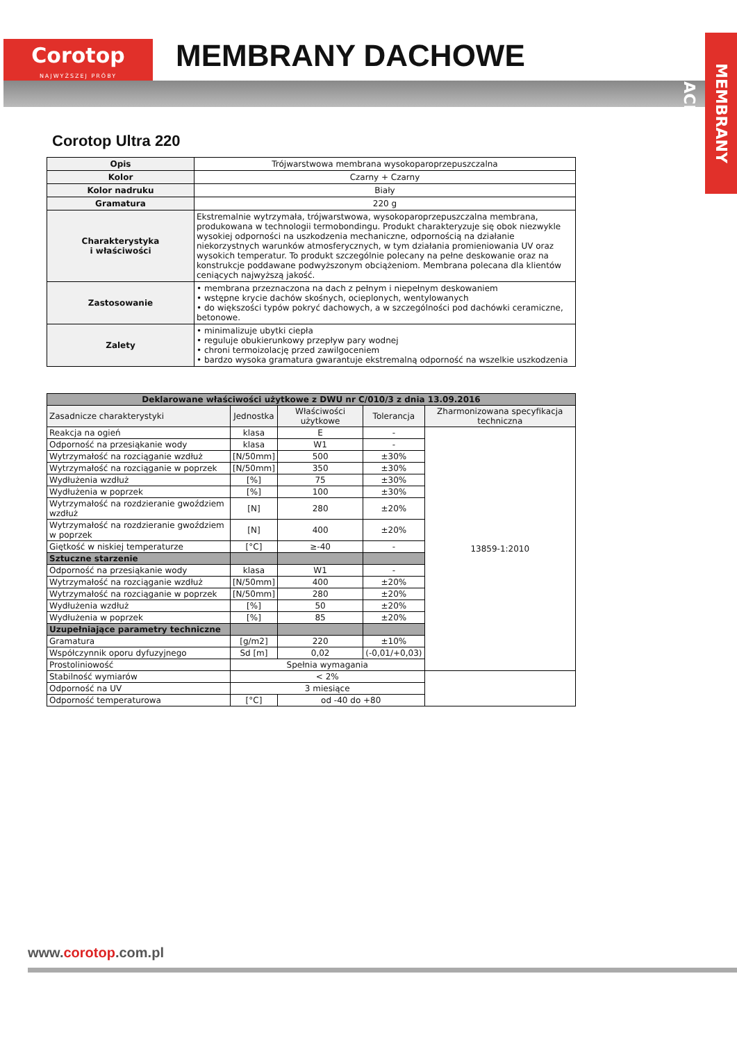Corotop
NAJWYŻSZEJ PRÓBY
MEMBRANY DACHOWE
MEMBRANY DACHOWE
Corotop Ultra 220
| Opis | Trójwarstwowa membrana wysokoparoprzepuszczalna |
| Kolor | Czarny + Czarny |
| Kolor nadruku | Biały |
| Gramatura | 220 g |
| Charakterystyka i właściwości | Ekstremalnie wytrzymała, trójwarstwowa, wysokoparoprzepuszczalna membrana, produkowana w technologii termobondingu. Produkt charakteryzuje się obok niezwykle wysokiej odporności na uszkodzenia mechaniczne, odpornością na działanie niekorzystnych warunków atmosferycznych, w tym działania promieniowania UV oraz wysokich temperatur. To produkt szczególnie polecany na pełne deskowanie oraz na konstrukcje poddawane podwyższonym obciążeniom. Membrana polecana dla klientów ceniących najwyższą jakość. |
| Zastosowanie | • membrana przeznaczona na dach z pełnym i niepełnym deskowaniem • wstępne krycie dachów skośnych, ocieplonych, wentylowanych • do większości typów pokryć dachowych, a w szczególności pod dachówki ceramiczne, betonowe. |
| Zalety | • minimalizuje ubytki ciepła • reguluje obukierunkowy przepływ pary wodnej • chroni termoizolację przed zawilgoceniem • bardzo wysoka gramatura gwarantuje ekstremalną odporność na wszelkie uszkodzenia |
| Deklarowane właściwości użytkowe z DWU nr C/010/3 z dnia 13.09.2016 | | | | |
| Zasadnicze charakterystyki | Jednostka | Właściwości użytkowe | Tolerancja | Zharmonizowana specyfikacja techniczna |
| Reakcja na ogień | klasa | E | - | 13859-1:2010 |
| Odporność na przesiąkanie wody | klasa | W1 | - | |
| Wytrzymałość na rozciąganie wzdłuż | [N/50mm] | 500 | ±30% | |
| Wytrzymałość na rozciąganie w poprzek | [N/50mm] | 350 | ±30% | |
| Wydłużenia wzdłuż | [%] | 75 | ±30% | |
| Wydłużenia w poprzek | [%] | 100 | ±30% | |
| Wytrzymałość na rozdzieranie gwoździem wzdłuż | [N] | 280 | ±20% | |
| Wytrzymałość na rozdzieranie gwoździem w poprzek | [N] | 400 | ±20% | |
| Giętkość w niskiej temperaturze | [°C] | ≥-40 | - | |
| Sztuczne starzenie | | | | |
| Odporność na przesiąkanie wody | klasa | W1 | - | |
| Wytrzymałość na rozciąganie wzdłuż | [N/50mm] | 400 | ±20% | |
| Wytrzymałość na rozciąganie w poprzek | [N/50mm] | 280 | ±20% | |
| Wydłużenia wzdłuż | [%] | 50 | ±20% | |
| Wydłużenia w poprzek | [%] | 85 | ±20% | |
| Uzupełniające parametry techniczne | | | | |
| Gramatura | [g/m2] | 220 | ±10% | |
| Współczynnik oporu dyfuzyjnego | Sd [m] | 0,02 | (-0,01/+0,03) | |
| Prostoliniowość | Spełnia wymagania | | | |
| Stabilność wymiarów | < 2% | | | |
| Odporność na UV | 3 miesiące | | | |
| Odporność temperaturowa | [°C] | od -40 do +80 | | |
www.corotop.com.pl